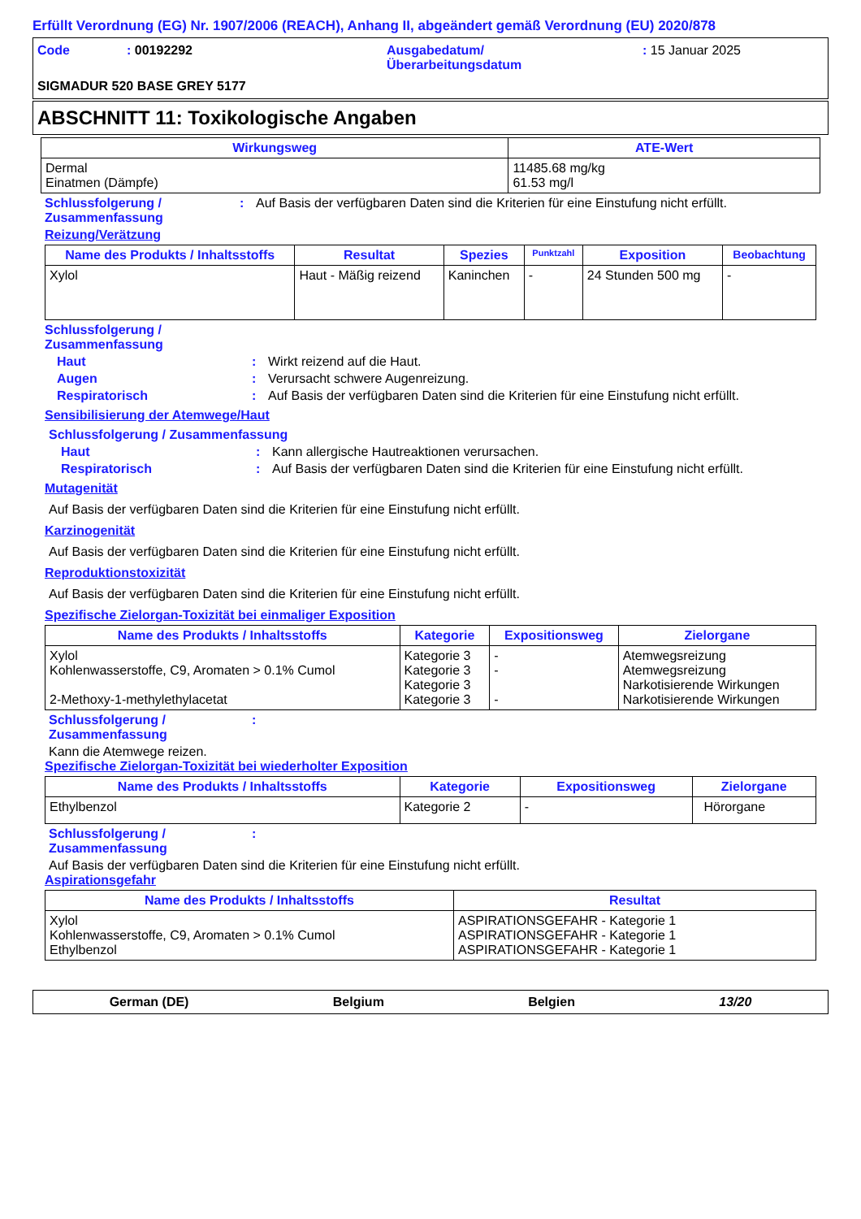Erfüllt Verordnung (EG) Nr. 1907/2006 (REACH), Anhang II, abgeändert gemäß Verordnung (EU) 2020/878
Code : 00192292 Ausgabedatum/
Überarbeitungsdatum
: 15 Januar 2025
SIGMADUR 520 BASE GREY 5177
ABSCHNITT 11: Toxikologische Angaben
| Wirkungsweg | ATE-Wert |
| --- | --- |
| Dermal Einatmen (Dämpfe) | 11485.68 mg/kg 61.53 mg/l |
Schlussfolgerung /
Zusammenfassung
: Auf Basis der verfügbaren Daten sind die Kriterien für eine Einstufung nicht erfüllt.
Reizung/Verätzung
| Name des Produkts / Inhaltsstoffs | Resultat | Spezies | Punktzahl | Exposition | Beobachtung |
| --- | --- | --- | --- | --- | --- |
| Xylol | Haut - Mäßig reizend | Kaninchen | - | 24 Stunden 500 mg | - |
Schlussfolgerung /
Zusammenfassung
Haut : Wirkt reizend auf die Haut.
Augen : Verursacht schwere Augenreizung.
Respiratorisch : Auf Basis der verfügbaren Daten sind die Kriterien für eine Einstufung nicht erfüllt.
Sensibilisierung der Atemwege/Haut
Schlussfolgerung / Zusammenfassung
Haut : Kann allergische Hautreaktionen verursachen.
Respiratorisch : Auf Basis der verfügbaren Daten sind die Kriterien für eine Einstufung nicht erfüllt.
Mutagenität
Auf Basis der verfügbaren Daten sind die Kriterien für eine Einstufung nicht erfüllt.
Karzinogenität
Auf Basis der verfügbaren Daten sind die Kriterien für eine Einstufung nicht erfüllt.
Reproduktionstoxizität
Auf Basis der verfügbaren Daten sind die Kriterien für eine Einstufung nicht erfüllt.
Spezifische Zielorgan-Toxizität bei einmaliger Exposition
| Name des Produkts / Inhaltsstoffs | Kategorie | Expositionsweg | Zielorgane |
| --- | --- | --- | --- |
| Xylol Kohlenwasserstoffe, C9, Aromaten > 0.1% Cumol 2-Methoxy-1-methylethylacetat | Kategorie 3 Kategorie 3 Kategorie 3 Kategorie 3 | - - - | Atemwegsreizung Atemwegsreizung Narkotisierende Wirkungen Narkotisierende Wirkungen |
Schlussfolgerung /
Zusammenfassung
:
Kann die Atemwege reizen.
Spezifische Zielorgan-Toxizität bei wiederholter Exposition
| Name des Produkts / Inhaltsstoffs | Kategorie | Expositionsweg | Zielorgane |
| --- | --- | --- | --- |
| Ethylbenzol | Kategorie 2 | - | Hörorgane |
Schlussfolgerung /
Zusammenfassung
:
Auf Basis der verfügbaren Daten sind die Kriterien für eine Einstufung nicht erfüllt.
Aspirationsgefahr
| Name des Produkts / Inhaltsstoffs | Resultat |
| --- | --- |
| Xylol Kohlenwasserstoffe, C9, Aromaten > 0.1% Cumol Ethylbenzol | ASPIRATIONSGEFAHR - Kategorie 1 ASPIRATIONSGEFAHR - Kategorie 1 ASPIRATIONSGEFAHR - Kategorie 1 |
German (DE) Belgium Belgien 13/20